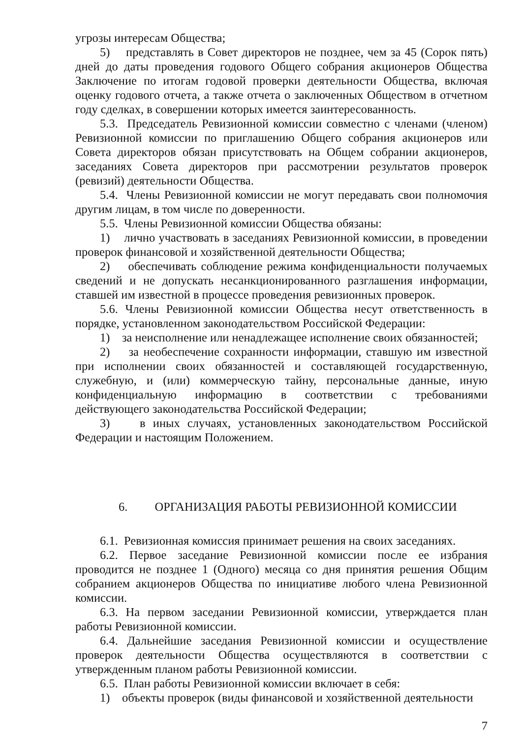угрозы интересам Общества;
5) представлять в Совет директоров не позднее, чем за 45 (Сорок пять) дней до даты проведения годового Общего собрания акционеров Общества Заключение по итогам годовой проверки деятельности Общества, включая оценку годового отчета, а также отчета о заключенных Обществом в отчетном году сделках, в совершении которых имеется заинтересованность.
5.3. Председатель Ревизионной комиссии совместно с членами (членом) Ревизионной комиссии по приглашению Общего собрания акционеров или Совета директоров обязан присутствовать на Общем собрании акционеров, заседаниях Совета директоров при рассмотрении результатов проверок (ревизий) деятельности Общества.
5.4. Члены Ревизионной комиссии не могут передавать свои полномочия другим лицам, в том числе по доверенности.
5.5. Члены Ревизионной комиссии Общества обязаны:
1) лично участвовать в заседаниях Ревизионной комиссии, в проведении проверок финансовой и хозяйственной деятельности Общества;
2) обеспечивать соблюдение режима конфиденциальности получаемых сведений и не допускать несанкционированного разглашения информации, ставшей им известной в процессе проведения ревизионных проверок.
5.6. Члены Ревизионной комиссии Общества несут ответственность в порядке, установленном законодательством Российской Федерации:
1) за неисполнение или ненадлежащее исполнение своих обязанностей;
2) за необеспечение сохранности информации, ставшую им известной при исполнении своих обязанностей и составляющей государственную, служебную, и (или) коммерческую тайну, персональные данные, иную конфиденциальную информацию в соответствии с требованиями действующего законодательства Российской Федерации;
3) в иных случаях, установленных законодательством Российской Федерации и настоящим Положением.
6. ОРГАНИЗАЦИЯ РАБОТЫ РЕВИЗИОННОЙ КОМИССИИ
6.1. Ревизионная комиссия принимает решения на своих заседаниях.
6.2. Первое заседание Ревизионной комиссии после ее избрания проводится не позднее 1 (Одного) месяца со дня принятия решения Общим собранием акционеров Общества по инициативе любого члена Ревизионной комиссии.
6.3. На первом заседании Ревизионной комиссии, утверждается план работы Ревизионной комиссии.
6.4. Дальнейшие заседания Ревизионной комиссии и осуществление проверок деятельности Общества осуществляются в соответствии с утвержденным планом работы Ревизионной комиссии.
6.5. План работы Ревизионной комиссии включает в себя:
1) объекты проверок (виды финансовой и хозяйственной деятельности
7